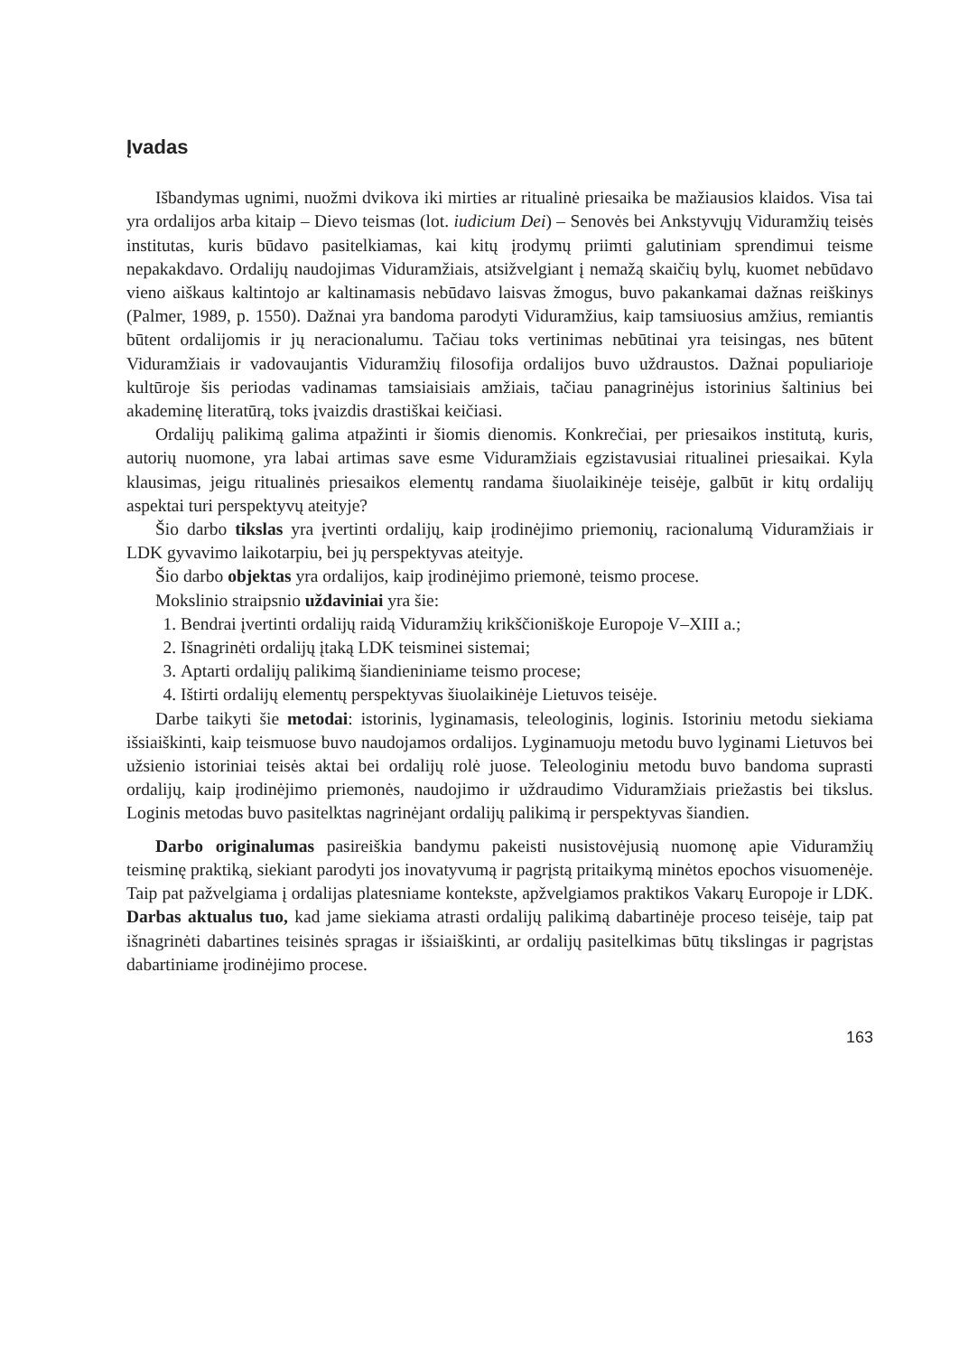Įvadas
Išbandymas ugnimi, nuožmi dvikova iki mirties ar ritualinė priesaika be mažiausios klaidos. Visa tai yra ordalijos arba kitaip – Dievo teismas (lot. iudicium Dei) – Senovės bei Ankstyvųjų Viduramžių teisės institutas, kuris būdavo pasitelkiamas, kai kitų įrodymų priimti galutiniam sprendimui teisme nepakakdavo. Ordalijų naudojimas Viduramžiais, atsižvelgiant į nemažą skaičių bylų, kuomet nebūdavo vieno aiškaus kaltintojo ar kaltinamasis nebūdavo laisvas žmogus, buvo pakankamai dažnas reiškinys (Palmer, 1989, p. 1550). Dažnai yra bandoma parodyti Viduramžius, kaip tamsiuosius amžius, remiantis būtent ordalijomis ir jų neracionalumu. Tačiau toks vertinimas nebūtinai yra teisingas, nes būtent Viduramžiais ir vadovaujantis Viduramžių filosofija ordalijos buvo uždraustos. Dažnai populiarioje kultūroje šis periodas vadinamas tamsiaisiais amžiais, tačiau panagrinėjus istorinius šaltinius bei akademinę literatūrą, toks įvaizdis drastiškai keičiasi.
Ordalijų palikimą galima atpažinti ir šiomis dienomis. Konkrečiai, per priesaikos institutą, kuris, autorių nuomone, yra labai artimas save esme Viduramžiais egzistavusiai ritualinei priesaikai. Kyla klausimas, jeigu ritualinės priesaikos elementų randama šiuolaikinėje teisėje, galbūt ir kitų ordalijų aspektai turi perspektyvų ateityje?
Šio darbo tikslas yra įvertinti ordalijų, kaip įrodinėjimo priemonių, racionalumą Viduramžiais ir LDK gyvavimo laikotarpiu, bei jų perspektyvas ateityje.
Šio darbo objektas yra ordalijos, kaip įrodinėjimo priemonė, teismo procese.
Mokslinio straipsnio uždaviniai yra šie:
1. Bendrai įvertinti ordalijų raidą Viduramžių krikščioniškoje Europoje V–XIII a.;
2. Išnagrinėti ordalijų įtaką LDK teisminei sistemai;
3. Aptarti ordalijų palikimą šiandieniniame teismo procese;
4. Ištirti ordalijų elementų perspektyvas šiuolaikinėje Lietuvos teisėje.
Darbe taikyti šie metodai: istorinis, lyginamasis, teleologinis, loginis. Istoriniu metodu siekiama išsiaiškinti, kaip teismuose buvo naudojamos ordalijos. Lyginamuoju metodu buvo lyginami Lietuvos bei užsienio istoriniai teisės aktai bei ordalijų rolė juose. Teleologiniu metodu buvo bandoma suprasti ordalijų, kaip įrodinėjimo priemonės, naudojimo ir uždraudimo Viduramžiais priežastis bei tikslus. Loginis metodas buvo pasitelktas nagrinėjant ordalijų palikimą ir perspektyvas šiandien.
Darbo originalumas pasireiškia bandymu pakeisti nusistovėjusią nuomonę apie Viduramžių teisminę praktiką, siekiant parodyti jos inovatyvumą ir pagrįstą pritaikymą minėtos epochos visuomenėje. Taip pat pažvelgiama į ordalijas platesniame kontekste, apžvelgiamos praktikos Vakarų Europoje ir LDK. Darbas aktualus tuo, kad jame siekiama atrasti ordalijų palikimą dabartinėje proceso teisėje, taip pat išnagrinėti dabartines teisinės spragas ir išsiaiškinti, ar ordalijų pasitelkimas būtų tikslingas ir pagrįstas dabartiniame įrodinėjimo procese.
163